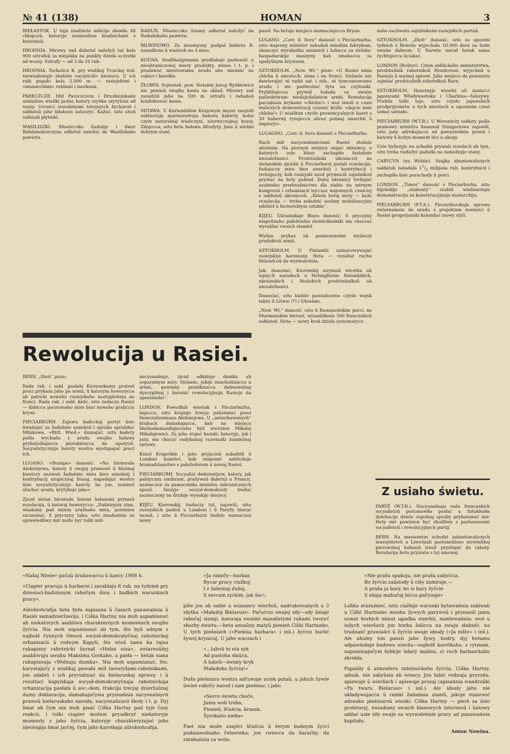№ 41 (138) HOMAN 3
BIEŁASTOK. U tuju niadzielu milicija zławiła 48 chłapcoŭ, katoryje zanimalisia kradziežami s kiszenioŭ.
HRODNIA. Mirawy sud dahetul nałažyŭ tut kala 900 sztrafoŭ za niejaŭku na punkty dziela aczystki ad woszy. Sztrafy — ad 3 da 10 rub.
HRODNIA. Tarhoŭcu K. pry wialikaj Troickaj wul. niewiadomyje zładziei »aczyścili« kwateru. U ich ruki papało kala 5.000 m. — rasiejskimi i »niamieckimi« rublami i markami.
PARECZCZE. Miž Pareczczem i Druzkienikami uzniaŭsia wialiki pažar, katory szybka szyryŭsia ad suszy. Ureszci staraŭniami tutejszych žycharoŭ i sałdatoŭ jaho ŭdałosia zatuszyć. Kažuć, szto ahoń zakinuli płytniki.
WASILISZKI. Miasteczko Zadubje i dwor Bahdanoŭszczyna adhetul naležać da Wasiliskaho pawietu.
RADUŃ. Miasteczko Szumy adhetul naležyć da Raduńskaho pawietu.
BILWINOWO. Za nieumysny padpał kabieta B. zasudžena ŭ wastroh na 4 mies.
KOŬNA. Stadthaŭptmann predłahaje padwazić u nieahraniczenaj miery pradukty, miaso i t. p. i pradawać miestowamu uradu abo mieniać na cukier i harełku.
ŽŁOBIN, Sejnensk. paw. Sielanin Jazep Rynkiewicz nie pawioŭ swajho kania na ahlad. Mirawy sud zasudziŭ jaho na 500 m. sztrafu i zahadaŭ konfiskawać kania.
MITAWA. U Kurlandzkim Krajowym muzei znajszli zakinutuju marmurowuju haławu kabiety, bolsz czym naturalnaj wialiczyni, niezwyczajnaj krasy. Zdajecca, szto heta haława Afrodyty. Jana ŭ wielmi dobrym stani.
pasoł. Na hetaje miejsco naznaczajecca Bryan.
LUGANO. „Corr. d. Sera“ danosić s Pieciarburha, szto wajenny minister zahadaŭ mnohim fabrykam, skonczyć wyrabotku amunicii i ŭzlacca za sielska-haspadarskije maszyny, kab zmahacca sa spažyŭnym kryzisam.
SZTOKHOLM. „Now. Wr.“ pisze: «U Rasiei nima chleba ŭ miestoch, nima i na fronci. Sielanie nie dawierajuć ni radzi sał. i rab., ni tymczasowamu uradu i nie padwoziać žyta na czyhunki. Prybližajecca prywid hoładu sa swaim paśledztwam: niedajedaŭniem armii. Rewalucija pacząłasia krykami «chleba!» i woś iznoŭ u czasi wuliczych demonstracij czuwać kryki: «dajcie nam chleba!» U wialikim czyśle prowincyalnych hazet s 30 hubernij rysujecca abraz poŭnaj anarchii ŭ impieryi».
LUGAGNO. „Corr. d. Sera danosić s Pieciarburha:
Ruch miž nacyonalnaściami Rasiei staŭsia ahulnym. Na piersym miejscy stajać ukraincy, u katorych usie kłasy zachapiło žadańnie niezaležnaści. Predstaŭniki ukrainceŭ na sielanskim zjezdzi ŭ Pieciarburzi padali rezoluciju, žadajuczy mira biez anneksij i kontrybucij i trebujuczy, kab rasiejski urad prymusiŭ sajuźnikoŭ prystać na hety pahlad. Dalej ukraincy trebujuć asobnaho predstaŭnictwa dla siabie na mirnym kongressi i orhanizacii toj-czas wajennych czaściej s sałdatoŭ ukraincoŭ. „Dziela hetaj mety — kaže rezolucija — treba naładzić asobny mobilizacyjny addzieł u hieneralnym sztabie“.
KIJEU. Ukrainskaje Biuro danosić: S pryczyny niapeŭnaho pałaženńia ziemleŭłaśniki nia choczuć wyrablać swaich ziamiel.
Wydan prykaz ab pamienszeńni wydaczy praduktoŭ armii.
SZTOKHOLM. U Finlandii uzmacowywajuć rasiejskije harnizony. Heta — rezultat ruchu finlandcoŭ da wyzwaleńnia.
Jak, danosiać, Kierenskij atrymaŭ wiestku ab tajnych naradach u Helsngforsie finlandzkich, ukrainskich i litoŭskich predstaŭnikoŭ ab niezaležnaści.
Danosiać, szto budzie pawialiczeno czysło wojsk także ŭ Litwie (?) i Ukrainie.
„Now. Wr.“ danosić, szto ŭ Ramanoŭskim porci, na Murmanskim bierazi, wysadziłosia 500 francuskich sałdatoŭ. Heta — nowy krok dziela systematycz-
naho zachwatu sajuźnikami rasiejskich portaŭ.
SZTOKHOLM. „Dień“ danosić, szto za aposzni tydzień z Rewela wyjechało 10.000 dusz sa ŭsim swaim dabrom. U Narwie narod hetak sama rychtujecca ŭciakać.
LONDON (Reŭter). Czlen anhlickaho ministerstwa, predstaŭnik rabotnikoŭ Henderson, wyjechaŭ u Rasieju ŭ ważnaj sprawi. Jaho miejsco da pawarotu zajmiać predstaŭnik rabotnikoŭ Barn.
SZTOKHOLM. Hazetnyje wiestki ab zaniaćci japoncami Władywastoku i Charbina—falszywy. Praŭda tolki toje, szto czysło japonskich predpryjemstw u tych miestoch u aposznim czasi szmat uzrasło.
PIECIARBURH (W.T.B.). U Woroniežy sałdaty pašla pramowy ministra finansoŭ Szingariowa zajawili, szto jany adrekajucca ad pawyszeńnia pensii i hatowy ŭ kožyn moment iści u akopy.
Usie byŭszyje na schodzi pryniali rezolucii ab tym, szto treba razłažyć padatki na zamožnyje stany.
CARYCYN (na Wołzie). Szajka zbuntawaŭszych sałdatoŭ zażadała 11/2 milijona rub. kontrybucii i zachapiła ŭsie parachody ŭ porci.
LONDON. „Times“ danosić s Pieciarburha, szto kijeŭskije „studenty“ zrabili wializarnuju demonstraciju za konstytucyjnuju monarchiju.
PIECIARBURH (P.T.A.). Pieciarburskaja uprawa zwiarnułasia da uradu s prajektam zawiaści ŭ Rasiei gregorjanski kalendar (nowy styl).
Rewolucija u Rasiei.
BERN. „Dień“ pisze:
Rada rab. i sałd. pasłała Kierenskamu pratest proci prykaza jaho pa armii, ŭ katorym haworycca ab patrebi nowaho rasiejskaho nastupleńnia na fronci. Rada rab. i sałd. kaže, szto zadacza Rasiei — dabicca paczesnaho mira biaz nowaho pralićcia krywi.
PIECIARBURH. Zajawu kadeckaj partyi ŭsie ŭważajuć za žadańnie anneksii i sprobu apraŭdać Milukowa. «Birž. Wied.» dumajuć, szto kadety pašla wychadu z uradu swajho haławy pryhataŭlajucca pierakinucca da opozycii. Socyalistycznyje hazety wostra wystupajuć proci ich.
LUGANO. «Stampa» danosić: «Na hienerała Aleksiejewa, katory ŭ swajej pramowi ŭ hłaŭnaj kwatery nazwaŭ žadańnie mira biez anneksij i kontrybucij utopicznaj frazaj, napadajuć wostra ŭsie socyalistycznyje hazety, bo jon, zamiest słuchać uradu, krytykuje jaho».
Zjezd sielan biezmała ŭsiemi hałasami pryniaŭ rezoluciju, ŭ katoraj haworycca: „Daŭniejszy stan, wiadomy pad imiem aružnaho mira, pawinien szczeznuć. S pryczyny taho, szto zmahańnie za sprawiedliwy mir može być tolki miž-
nacyonalnaje, zjezd adkidaje dumku ab separatnym miry. Sielanie, jakije znachodziacca u armii, pawinny praniknucca dabrawolnaj dyscyplinaj i baranić rewalucyjnuju Rasieju da aposzniaho“.
LONDON. Pawodłuh wiestak s Pieciarburha, bajacca, szto krajnije lewyje paŭstanuć proci hieneralissimusa Aleksiejewa. U „umiarkawanych“ kruhach damahajucca, kab na miejsco hłaŭnakamandujuczaho byŭ wiernien Mikałaj Mikałajewicz. Za jaho stajać kazaki, katoryje, jak i jany, nia chocuć radykalnaj razwiazki ziamielnaj sprawy.
Kniaź Krapotkin i jaho pryjacieli naładzili ŭ Londoni kamitet, kab znajomić anhlickaje hramadzianstwo s pałažeńniem u nowaj Rasiei.
PIECIARBURH. Socyalist Awksientjew, katory, jak palityczny emihrant, pražywaŭ dahetul u Francii, naznaczen za pamocznika ministra zahranicznych spraŭ. Inszyje socyał-demokraty buduć naznaczeny na druhije wysokije miejscy.
KIJEU. Kierenskij, buduczy tut, zajawiŭ, szto rasiejskich pasłoŭ u Londoni i ŭ Paryžy biaruć nazad, i szto ŭ Pieciarburzi budzie naznaczen nowy
Z usiaho świetu.
PARYŽ (W.T.B.). Nacyonalnaja rada francuskich socyalistoŭ pastanawiła pasłać u Sztokholm delehaciju dziela supolnaj sproby pryhatawać mir. Hety mir pawinien być zhodliwy s pastanowami socyalistoŭ i rewolucyjnych partij.
BERN. Na massowym schodzi zabastawaŭszych maszynistoŭ u Liwerpuli pastanoŭleno niewialikaj pierewahaj hałasoŭ iznoŭ prystupić da raboty. Rezolucija heta pryniata s tej umowaj
«Našaj Niwie» pačaŭ drukawacca ŭ kancy 1908 h.
«Ciapier pracuju ŭ harbarni i zarablaju 6 rub. na tydzień pry dziesiaci-hadzinnym rabočym dniu i hadkich warunkach pracy».
Aŭtobiohrafija heta była napisana ŭ časach panawańnia ŭ Rasiei samadzieržawija, i Ciška Hartny nia moh uspamianuć ab niekatorych asabliwa charakternych momentach swajho žyćcia. Nia moh uspamianuć ab tym, što byŭ adnym z najbolš čynnych členoŭ socyał-demokratyčnaj rabotnickaj orhanizacii ŭ rodnym Kapyli, što wioŭ tama ka tajna rukapisny rabotnicki žurnał «Hołas niza», zwiarnuŭšyj asabliwuju uwahu Maksima Gorkaho, a pasła — hetak sama rukapisnuju «Wolnuju dumku». Nia moh uspamianuć, što, karystajučy z wialikaj pawahi miž tawaryšami-rabotnikami, jon zdaleŭ i ich pryciahnuć da bielaruskaj sprawy, i ŭ rezultaci kapylskaja socyał-demokratyčnaja rabotnickaja orhanizacija pasłała ŭ soc.-dem. frakciju trecjaj dzieržaŭnaj dumy deklaraciju, damahajučysia pryznańnia nacyonalnych prawoŭ bielaruskaho narodu, nacyonalizacii škoły i t. p. Dyj šmat ab čym nia moh pisać Ciška Hartny pad tyje časy reakcii, i tolki ciapier možem pryadkryć niekatoryje momenty z jaho žyćcia, katoryje charakteryzujuć jaho ideologiju šmat jarčej, čym jaho karotkaja aŭtobiohrafija.
«Ja rabočy—harbar,
Rycar pracy ciažkoj
I z žaleznaj dušoj,
S sercam zyrkim, jak žar»,
piše jon ab sabie u wiazancy wieršoŭ, nadrukowanych u 2 sšytku «Maładoj Bielarusi». Pačućcio swajej siły—siły ŭsiaje rabočaj siamji, katoraja swaimi mazalistymi rukami tworyć skarby świetu,—heta asnaŭny matyŭ piesień Ciški Hartnaho. U tych pieśniach («Pieśnia harbara» i inš.) žyćcio burlić žywoj krynicaj. U jaho waczach i
«...luboŭ to nia zyk
Ad pustoha słaŭca,
A luboŭ—światy kryk
Maładoha žyćcia!»
Duša pieśniara wostra adčuwaje ucisk putaŭ, u jakich žywie ŭwieś rabočy narod i sam pieśniar, i jaho
«Serce świetu choče,
Jamu woli treba,
Piesień, ščaścia, krasak,
Šyrokaho nieba»
Paet nia može znajści ščaścia ŭ šerym budnym žyćci padniawolnaho čeławieka; jon rwiecca da baraćby, da zmahańnia za wolu:
«Nie prašu spakoju, nie prašu zabyćcia,
Bo žyćcio zaŭsiody ŭ cišy zamiraje,—
A prašu ja bury, bo iz bury žyćcie
S siłaju mahučaj bicca pačynaje»
Lohka zrazumieć, szto ciažkije warunki bytawańnia zabiwali u Ciški Hartnaho mnoha žywych parywoŭ i prynasili jamu szmat horkich minut upadku enerhii, sumlewańnia; woś u inšych wieršach jon horka žalicca na swaju słabaść, na trudnaść prawiaści ŭ žyćcio swaje ideały («Ja ništo» i inš.). Ale ahulny ton paezii jaho žywy, bodry, dyj hetamu adpawiedaje budowa wieršu—najbolš karotkaho, z rytmam, napaminajučym šybkije ŭdary małata, ci ruch harbasrkaho skrebła.
Papaŭšy ŭ atmosferu rabotnickaho žyćcia, Ciška Hartny, adnak, nie zabyŭsia ab wioscy. Jon lubić rodnuju pryrodu, apiewaje ŭ wieršach i apiswaje prozaj (apisańnia wandroŭki «Pa twaru Bielarusi» i inš.). Ale idealy jaho nie układywajucca ŭ ramki žadańnia ziamli, jakoje stanowić adznaku pieśniaroŭ wioski: Ciška Hartny — pierš za ŭsio proletaryj, świadomy swaich klasowych interesoŭ i hatowy addać usie siły swaje za wyzwaleńnie pracy ad panawańnia kapitału.
Anton Nowina.